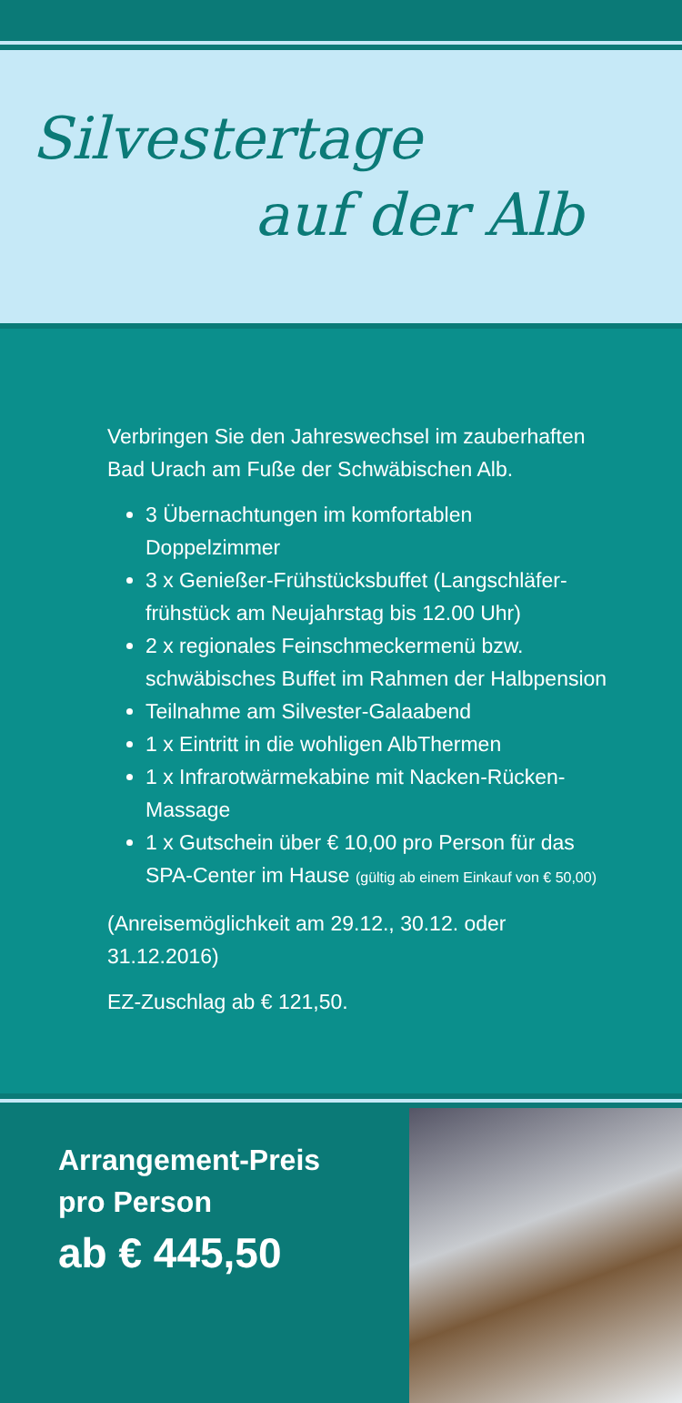Silvestertage
auf der Alb
Verbringen Sie den Jahreswechsel im zauberhaften Bad Urach am Fuße der Schwäbischen Alb.
3 Übernachtungen im komfortablen Doppelzimmer
3 x Genießer-Frühstücksbuffet (Langschläfer-frühstück am Neujahrstag bis 12.00 Uhr)
2 x regionales Feinschmeckermenü bzw. schwäbisches Buffet im Rahmen der Halbpension
Teilnahme am Silvester-Galaabend
1 x Eintritt in die wohligen AlbThermen
1 x Infrarotwärmekabine mit Nacken-Rücken-Massage
1 x Gutschein über € 10,00 pro Person für das SPA-Center im Hause (gültig ab einem Einkauf von € 50,00)
(Anreisemöglichkeit am 29.12., 30.12. oder 31.12.2016)
EZ-Zuschlag ab € 121,50.
Arrangement-Preis
pro Person
ab € 445,50